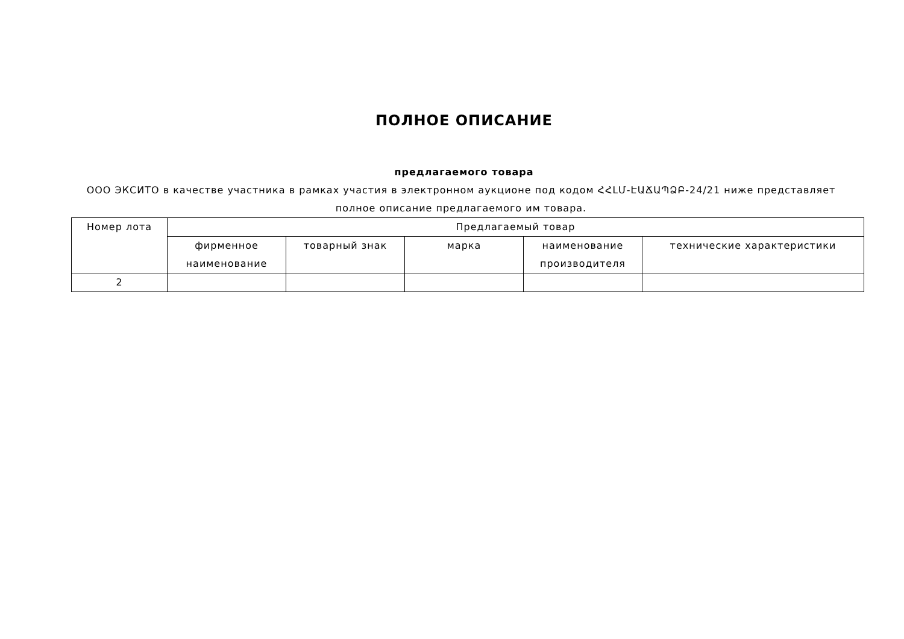ПОЛНОЕ ОПИСАНИЕ
предлагаемого товара
ООО ЭКСИТО в качестве участника в рамках участия в электронном аукционе под кодом ՀՀԼՄ-ԷԱՃԱՊՁԲ-24/21 ниже представляет полное описание предлагаемого им товара.
| Номер лота | Предлагаемый товар | | | | |
| --- | --- | --- | --- | --- | --- |
| | фирменное наименование | товарный знак | марка | наименование производителя | технические характеристики |
| 2 | | | | | |